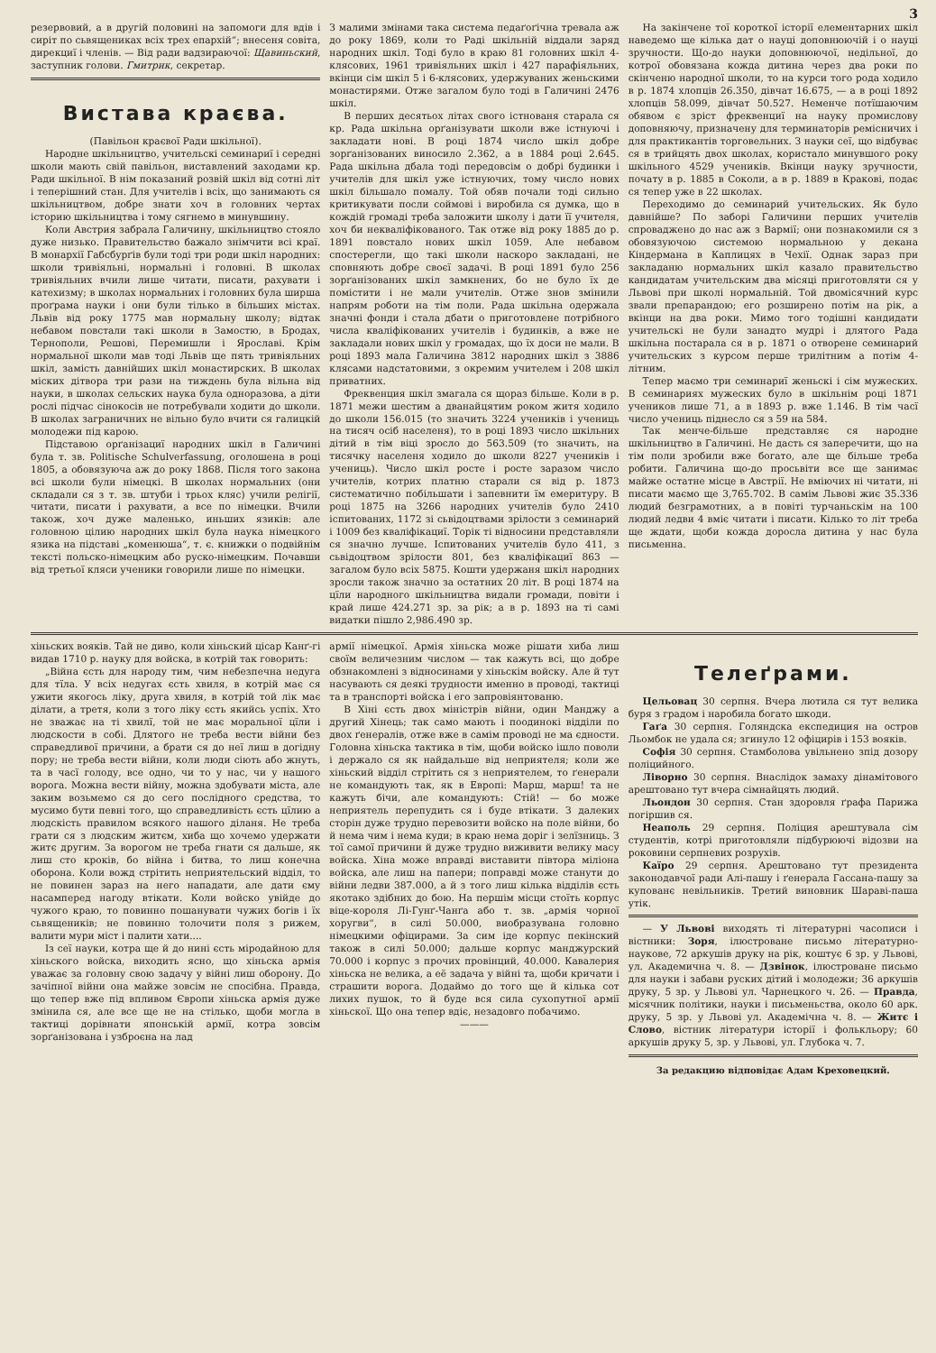3
резервовий, а в другій половині на запомоги для вдів і сиріт по сьвящениках всіх трех епархій“; внесеня совіта, дирекциї і членів. — Від ради вадзираючої: Щавиньский, заступник голови. Гмитрик, секретар.
Вистава краєва.
(Павільон краєвої Ради шкільної).
Народне шкільництво, учительскі семинариї і середні школи мають свій павільон, виставлений заходами кр. Ради шкільної. В нім показаний розвій шкіл від сотні літ і теперішний стан. Для учителів і всіх, що занимають ся шкільництвом, добре знати хоч в головних чертах історию шкільництва і тому сягнемо в минувшину.
Коли Австрия забрала Галичину, шкільництво стояло дуже низько. Правительство бажало знімчити всі краї. В монархії Габсбурґів були тоді три роди шкіл народних: школи тривіяльні, нормальні і головні. В школах тривіяльних вчили лише читати, писати, рахувати і катехизму; в школах нормальних і головних була ширша проґрама науки і они були тілько в більших містах. Львів від року 1775 мав нормальну школу; відтак небавом повстали такі школи в Замостю, в Бродах, Тернополи, Решові, Перемишли і Ярославі. Крім нормальної школи мав тоді Львів ще пять тривіяльних шкіл, замість давнійших шкіл монастирских. В школах міских дітвора три рази на тиждень була вільна від науки, в школах сельских наука була одноразова, а діти рослі підчас сінокосів не потребували ходити до школи. В школах заграничних не вільно було вчити ся галицкій молодежи під карою.
Підставою орґанізациї народних шкіл в Галичині була т. зв. Politische Schulverfassung, оголошена в році 1805, а обовязуюча аж до року 1868. Після того закона всі школи були німецкі. В школах нормальних (они складали ся з т. зв. штуби і трьох кляс) учили релігії, читати, писати і рахувати, а все по німецки. Вчили також, хоч дуже маленько, иньших язиків: але головною цілию народних шкіл була наука німецкого язика на підставі „коменюша“, т. є. книжки о подвійнім тексті польско-німецким або руско-німецким. Почавши від третьої кляси ученики говорили лише по німецки.
З малими змінами така система педаґоґічна тревала аж до року 1869, коли то Раді шкільній віддали заряд народних шкіл. Тоді було в краю 81 головних шкіл 4-клясових, 1961 тривіяльних шкіл і 427 парафіяльних, вкінци сім шкіл 5 і 6-клясових, удержуваних женьскими монастирями. Отже загалом було тоді в Галичині 2476 шкіл.
В перших десятьох літах свого істнованя старала ся кр. Рада шкільна орґанізувати школи вже істнуючі і закладати нові. В році 1874 число шкіл добре зорґанізованих виносило 2.362, а в 1884 році 2.645. Рада шкільна дбала тоді передовсім о добрі будинки і учителів для шкіл уже істнуючих, тому число нових шкіл більшало помалу. Той обяв почали тоді сильно критикувати посли соймові і виробила ся думка, що в кождій громаді треба заложити школу і дати її учителя, хоч би некваліфікованого. Так отже від року 1885 до р. 1891 повстало нових шкіл 1059. Але небавом спостерегли, що такі школи наскоро закладані, не сповняють добре своєї задачі. В році 1891 було 256 зорґанізованих шкіл замкнених, бо не було їх де помістити і не мали учителів. Отже знов змінили напрям роботи на тім поли. Рада шкільна одержала значні фонди і стала дбати о приготовлене потрібного числа кваліфікованих учителів і будинків, а вже не закладали нових шкіл у громадах, що їх доси не мали. В році 1893 мала Галичина 3812 народних шкіл з 3886 клясами надстатовими, з окремим учителем і 208 шкіл приватних.
Фреквенция шкіл змагала ся щораз більше. Коли в р. 1871 межи шестим а дванайцятим роком житя ходило до школи 156.015 (то значить 3224 учеників і учениць на тисяч осіб населеня), то в році 1893 число шкільних дітий в тім віці зросло до 563.509 (то значить, на тисячку населеня ходило до школи 8227 учеників і учениць). Число шкіл росте і росте заразом число учителів, котрих платню старали ся від р. 1873 систематично побільшати і запевнити їм емеритуру. В році 1875 на 3266 народних учителів було 2410 іспитованих, 1172 зі сьвідоцтвами зрілости з семинарий і 1009 без кваліфікациї. Торік ті відносини представляли ся значно лучше. Іспитованих учителів було 411, з сьвідоцтвом зрілости 801, без кваліфікациї 863 — загалом було всіх 5875. Кошти удержаня шкіл народних зросли також значно за остатних 20 літ. В році 1874 на цїли народного шкільництва видали громади, повіти і край лише 424.271 зр. за рік; а в р. 1893 на ті самі видатки пішло 2,986.490 зр.
На закінчене тої короткої історії елементарних шкіл наведемо ще кілька дат о науці доповнюючій і о науці зручности. Що-до науки доповнюючої, недільної, до котрої обовязана кожда дитина через два роки по скінченю народної школи, то на курси того рода ходило в р. 1874 хлопців 26.350, дівчат 16.675, — а в році 1892 хлопців 58.099, дівчат 50.527. Неменче потїшаючим обявом є зріст фреквенциї на науку промислову доповняючу, призначену для терминаторів ремісничих і для практикантів торговельних. З науки сеї, що відбуває ся в трийцять двох школах, користало минувшого року шкільного 4529 учеників. Вкінци науку зручности, почату в р. 1885 в Соколи, а в р. 1889 в Кракові, подає ся тепер уже в 22 школах.
Переходимо до семинарий учительских. Як було давнійше? По заборі Галичини перших учителів спроваджено до нас аж з Вармії; они познакомили ся з обовязуючою системою нормальною у декана Кіндермана в Каплицях в Чехії. Однак зараз при закладаню нормальних шкіл казало правительство кандидатам учительским два місяці приготовляти ся у Львові при школі нормальній. Той двомісячний курс звали препарандою; его розширено потім на рік, а вкінци на два роки. Мимо того тодішні кандидати учительскі не були занадто мудрі і длятого Рада шкільна постарала ся в р. 1871 о отворене семинарий учительских з курсом перше трилітним а потім 4-літним.
Тепер маємо три семинариї женьскі і сім мужеских. В семинариях мужеских було в шкільнім році 1871 учеников лише 71, а в 1893 р. вже 1.146. В тім часї число учениць піднесло ся з 59 на 584.
Так менче-більше представляє ся народне шкільництво в Галичині. Не дасть ся заперечити, що на тім поли зробили вже богато, але ще більше треба робити. Галичина що-до просьвіти все ще занимає майже остатне місце в Австрії. Не вміючих ні читати, ні писати маємо ще 3,765.702. В самім Львові жиє 35.336 людий безграмотних, а в повіті турчаньскім на 100 людий ледви 4 вміє читати і писати. Кілько то літ треба ще ждати, щоби кожда доросла дитина у нас була письменна.
хіньских вояків. Тай не диво, коли хіньский цісар Канґ-гі видав 1710 р. науку для войска, в котрій так говорить:
„Війна єсть для народу тим, чим небезпечна недуга для тїла. У всіх недугах єсть хвиля, в котрій має ся ужити якогось ліку, друга хвиля, в котрій той лік має ділати, а третя, коли з того ліку єсть якийсь успіх. Хто не зважає на ті хвилї, той не має моральної цїли і людскости в собі. Длятого не треба вести війни без справедливої причини, а брати ся до неї лиш в догідну пору; не треба вести війни, коли люди сіють або жнуть, та в часї голоду, все одно, чи то у нас, чи у нашого ворога. Можна вести війну, можна здобувати міста, але заким возьмемо ся до сего послідного средства, то мусимо бути певні того, що справедливість єсть цїлию а людскість правилом всякого нашого діланя. Не треба грати ся з людским житєм, хиба що хочемо удержати житє другим. За ворогом не треба гнати ся дальше, як лиш сто кроків, бо війна і битва, то лиш конечна оборона. Коли вожд стрітить неприятельский відділ, то не повинен зараз на него нападати, але дати єму насамперед нагоду втікати. Коли войско увійде до чужого краю, то повинно пошанувати чужих богів і їх сьвящеників; не повинно толочити поля з рижем, валити мури міст і палити хати....
Із сеї науки, котра ще й до нині єсть міродайною для хіньского войска, виходить ясно, що хіньска армія уважає за головну свою задачу у війні лиш оборону. До зачіпної війни она майже зовсім не спосібна. Правда, що тепер вже під впливом Європи хіньска армія дуже змінила ся, але все ще не на стілько, щоби могла в тактиці дорівнати японській армії, котра зовсім зорґанізована і узброєна на лад
армії німецкої. Армія хіньска може рішати хиба лиш своїм величезним числом — так кажуть всі, що добре обзнакомлені з відносинами у хіньскім войску. Але й тут насувають ся деякі трудности именно в проводі, тактиці та в транспорті войска і его запровіянтованю.
В Хіні єсть двох міністрів війни, один Манджу а другий Хінець; так само мають і поодинокі відділи по двох ґенералів, отже вже в самім проводі не ма єдности. Головна хіньска тактика в тім, щоби войско ішло поволи і держало ся як найдальше від неприятеля; коли же хіньский відділ стрітить ся з неприятелем, то ґенерали не командують так, як в Европі: Марш, марш! та не кажуть бічи, але командують: Стій! — бо може неприятель перепудить ся і буде втікати. З далеких сторін дуже трудно перевозити войско на поле війни, бо й нема чим і нема куди; в краю нема доріг і зелїзниць. З тої самої причини й дуже трудно виживити велику масу войска. Хіна може вправді виставити півтора міліона войска, але лиш на папери; поправді може станути до війни ледви 387.000, а й з того лиш кілька відділів єсть якотако здібних до бою. На першім місци стоїть корпус віце-короля Лі-Гунґ-Чанґа або т. зв. „армія чорної хоругви“, в силі 50.000, виобразувана головно німецкими офіцирами. За сим іде корпус пекінский також в силі 50.000; дальше корпус манджурский 70.000 і корпус з прочих провінций, 40.000. Кавалерия хіньска не велика, а её задача у війні та, щоби кричати і страшити ворога. Додаймо до того ще й кілька сот лихих пушок, то й буде вся сила сухопутної армії хіньскої. Що она тепер вдіє, незадовго побачимо.
———
Телеґрами.
Цельовац 30 серпня. Вчера лютила ся тут велика буря з градом і наробила богато шкоди.
Гаґа 30 серпня. Голяндска експедиция на остров Льомбок не удала ся; згинуло 12 офіцирів і 153 вояків.
Софія 30 серпня. Стамболова увільнено зпід дозору поліцийного.
Ліворно 30 серпня. Внаслідок замаху дінамітового арештовано тут вчера сімнайцять людий.
Льондон 30 серпня. Стан здоровля ґрафа Парижа погіршив ся.
Неаполь 29 серпня. Поліция арештувала сім студентів, котрі приготовляли підбурюючі відозви на роковини серпневих розрухів.
Каїро 29 серпня. Арештовано тут президента законодавчої ради Алі-пашу і ґенерала Гассана-пашу за купованє невільників. Третий виновник Шараві-паша утік.
— У Львові виходять ті літературні часописи і вістники: Зоря, ілюстроване письмо літературно-наукове, 72 аркушів друку на рік, коштує 6 зр. у Львові, ул. Академична ч. 8. — Дзвінок, ілюстроване письмо для науки і забави руских дітий і молодежи; 36 аркушів друку, 5 зр. у Львові ул. Чарнецкого ч. 26. — Правда, місячник політики, науки і письменьства, около 60 арк. друку, 5 зр. у Львові ул. Академічна ч. 8. — Житє і Слово, вістник літератури історії і фолькльору; 60 аркушів друку 5, зр. у Львові, ул. Глубока ч. 7.
За редакцию відповідає Адам Креховецкий.